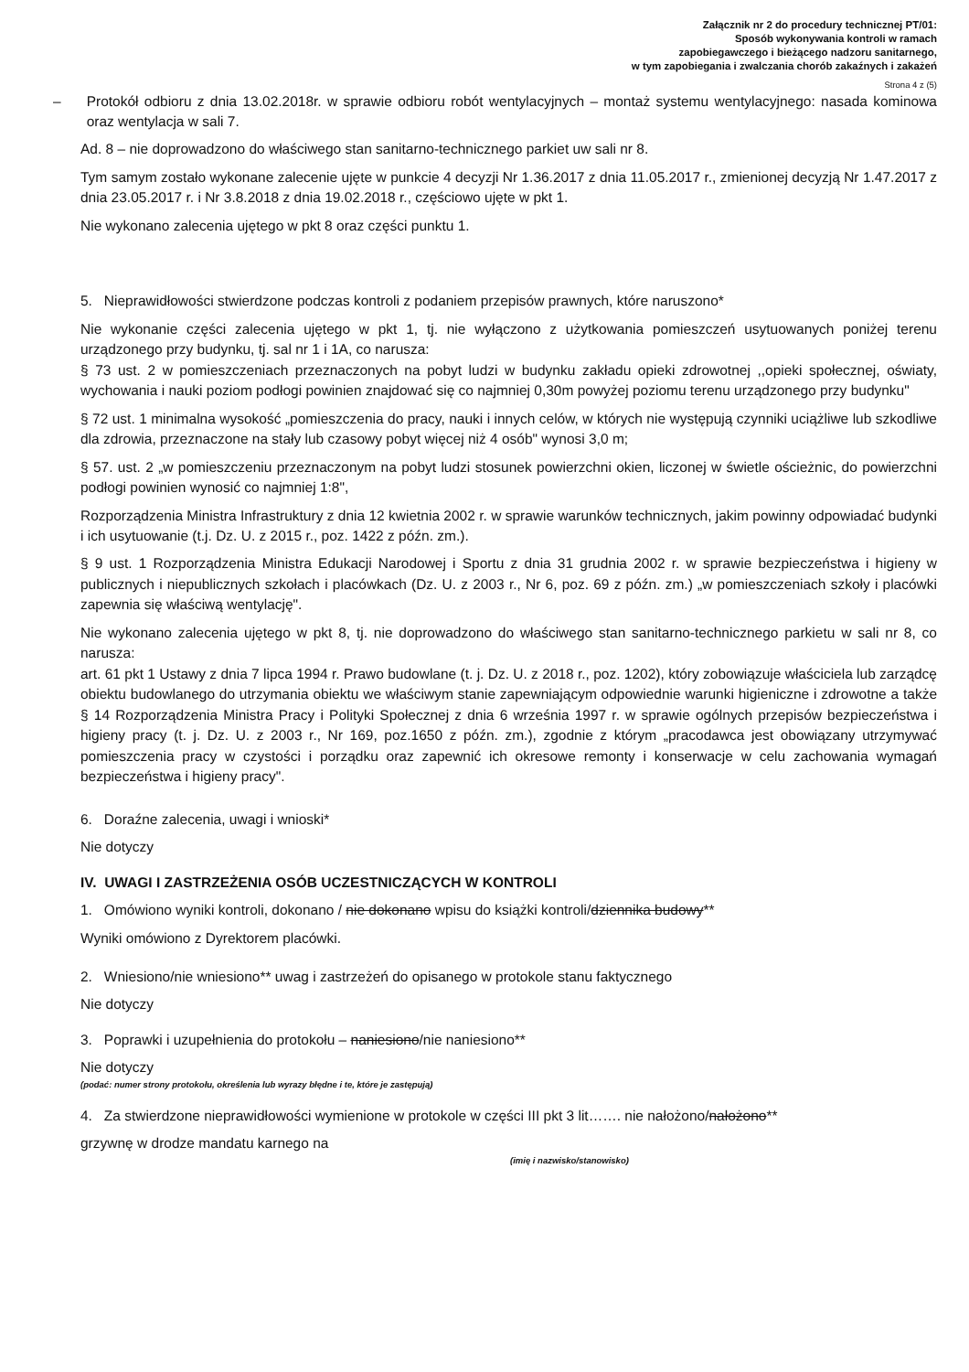Załącznik nr 2 do procedury technicznej PT/01:
Sposób wykonywania kontroli w ramach
zapobiegawczego i bieżącego nadzoru sanitarnego,
w tym zapobiegania i zwalczania chorób zakaźnych i zakażeń
Strona 4 z (5)
– Protokół odbioru z dnia 13.02.2018r. w sprawie odbioru robót wentylacyjnych – montaż systemu wentylacyjnego: nasada kominowa oraz wentylacja w sali 7.
Ad. 8 – nie doprowadzono do właściwego stan sanitarno-technicznego parkiet uw sali nr 8.
Tym samym zostało wykonane zalecenie ujęte w punkcie 4 decyzji Nr 1.36.2017 z dnia 11.05.2017 r., zmienionej decyzją Nr 1.47.2017 z dnia 23.05.2017 r. i Nr 3.8.2018 z dnia 19.02.2018 r., częściowo ujęte w pkt 1.
Nie wykonano zalecenia ujętego w pkt 8 oraz części punktu 1.
5. Nieprawidłowości stwierdzone podczas kontroli z podaniem przepisów prawnych, które naruszono*
Nie wykonanie części zalecenia ujętego w pkt 1, tj. nie wyłączono z użytkowania pomieszczeń usytuowanych poniżej terenu urządzonego przy budynku, tj. sal nr 1 i 1A, co narusza:
§ 73 ust. 2 w pomieszczeniach przeznaczonych na pobyt ludzi w budynku zakładu opieki zdrowotnej ,,opieki społecznej, oświaty, wychowania i nauki poziom podłogi powinien znajdować się co najmniej 0,30m powyżej poziomu terenu urządzonego przy budynku"
§ 72 ust. 1 minimalna wysokość „pomieszczenia do pracy, nauki i innych celów, w których nie występują czynniki uciążliwe lub szkodliwe dla zdrowia, przeznaczone na stały lub czasowy pobyt więcej niż 4 osób" wynosi 3,0 m;
§ 57. ust. 2 „w pomieszczeniu przeznaczonym na pobyt ludzi stosunek powierzchni okien, liczonej w świetle ościeżnic, do powierzchni podłogi powinien wynosić co najmniej 1:8",
Rozporządzenia Ministra Infrastruktury z dnia 12 kwietnia 2002 r. w sprawie warunków technicznych, jakim powinny odpowiadać budynki i ich usytuowanie (t.j. Dz. U. z 2015 r., poz. 1422 z późn. zm.).
§ 9 ust. 1 Rozporządzenia Ministra Edukacji Narodowej i Sportu z dnia 31 grudnia 2002 r. w sprawie bezpieczeństwa i higieny w publicznych i niepublicznych szkołach i placówkach (Dz. U. z 2003 r., Nr 6, poz. 69 z późn. zm.) „w pomieszczeniach szkoły i placówki zapewnia się właściwą wentylację".
Nie wykonano zalecenia ujętego w pkt 8, tj. nie doprowadzono do właściwego stan sanitarno-technicznego parkietu w sali nr 8, co narusza:
art. 61 pkt 1 Ustawy z dnia 7 lipca 1994 r. Prawo budowlane (t. j. Dz. U. z 2018 r., poz. 1202), który zobowiązuje właściciela lub zarządcę obiektu budowlanego do utrzymania obiektu we właściwym stanie zapewniającym odpowiednie warunki higieniczne i zdrowotne a także § 14 Rozporządzenia Ministra Pracy i Polityki Społecznej z dnia 6 września 1997 r. w sprawie ogólnych przepisów bezpieczeństwa i higieny pracy (t. j. Dz. U. z 2003 r., Nr 169, poz.1650 z późn. zm.), zgodnie z którym „pracodawca jest obowiązany utrzymywać pomieszczenia pracy w czystości i porządku oraz zapewnić ich okresowe remonty i konserwacje w celu zachowania wymagań bezpieczeństwa i higieny pracy".
6. Doraźne zalecenia, uwagi i wnioski*
Nie dotyczy
IV. UWAGI I ZASTRZEŻENIA OSÓB UCZESTNICZĄCYCH W KONTROLI
1. Omówiono wyniki kontroli, dokonano / nie dokonano wpisu do książki kontroli/dziennika budowy**
Wyniki omówiono z Dyrektorem placówki.
2. Wniesiono/nie wniesiono** uwag i zastrzeżeń do opisanego w protokole stanu faktycznego
Nie dotyczy
3. Poprawki i uzupełnienia do protokołu – naniesiono/nie naniesiono**
Nie dotyczy
(podać: numer strony protokołu, określenia lub wyrazy błędne i te, które je zastępują)
4. Za stwierdzone nieprawidłowości wymienione w protokole w części III pkt 3 lit……. nie nałożono/nałożono**
grzywnę w drodze mandatu karnego na
(imię i nazwisko/stanowisko)